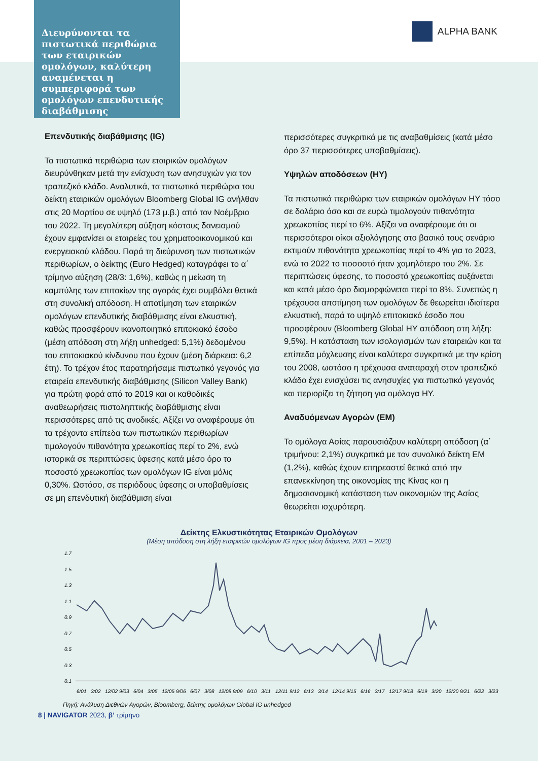Διευρύνονται τα πιστωτικά περιθώρια των εταιρικών ομολόγων, καλύτερη αναμένεται η συμπεριφορά των ομολόγων επενδυτικής διαβάθμισης
ALPHA BANK
Επενδυτικής διαβάθμισης (IG)
Τα πιστωτικά περιθώρια των εταιρικών ομολόγων διευρύνθηκαν μετά την ενίσχυση των ανησυχιών για τον τραπεζικό κλάδο. Αναλυτικά, τα πιστωτικά περιθώρια του δείκτη εταιρικών ομολόγων Bloomberg Global IG ανήλθαν στις 20 Μαρτίου σε υψηλό (173 μ.β.) από τον Νοέμβριο του 2022. Τη μεγαλύτερη αύξηση κόστους δανεισμού έχουν εμφανίσει οι εταιρείες του χρηματοοικονομικού και ενεργειακού κλάδου. Παρά τη διεύρυνση των πιστωτικών περιθωρίων, ο δείκτης (Euro Hedged) καταγράφει το α΄ τρίμηνο αύξηση (28/3: 1,6%), καθώς η μείωση τη καμπύλης των επιτοκίων της αγοράς έχει συμβάλει θετικά στη συνολική απόδοση. Η αποτίμηση των εταιρικών ομολόγων επενδυτικής διαβάθμισης είναι ελκυστική, καθώς προσφέρουν ικανοποιητικό επιτοκιακό έσοδο (μέση απόδοση στη λήξη unhedged: 5,1%) δεδομένου του επιτοκιακού κίνδυνου που έχουν (μέση διάρκεια: 6,2 έτη). Το τρέχον έτος παρατηρήσαμε πιστωτικό γεγονός για εταιρεία επενδυτικής διαβάθμισης (Silicon Valley Bank) για πρώτη φορά από το 2019 και οι καθοδικές αναθεωρήσεις πιστοληπτικής διαβάθμισης είναι περισσότερες από τις ανοδικές. Αξίζει να αναφέρουμε ότι τα τρέχοντα επίπεδα των πιστωτικών περιθωρίων τιμολογούν πιθανότητα χρεωκοπίας περί το 2%, ενώ ιστορικά σε περιπτώσεις ύφεσης κατά μέσο όρο το ποσοστό χρεωκοπίας των ομολόγων IG είναι μόλις 0,30%. Ωστόσο, σε περιόδους ύφεσης οι υποβαθμίσεις σε μη επενδυτική διαβάθμιση είναι
περισσότερες συγκριτικά με τις αναβαθμίσεις (κατά μέσο όρο 37 περισσότερες υποβαθμίσεις).
Υψηλών αποδόσεων (HY)
Τα πιστωτικά περιθώρια των εταιρικών ομολόγων HY τόσο σε δολάριο όσο και σε ευρώ τιμολογούν πιθανότητα χρεωκοπίας περί το 6%. Αξίζει να αναφέρουμε ότι οι περισσότεροι οίκοι αξιολόγησης στο βασικό τους σενάριο εκτιμούν πιθανότητα χρεωκοπίας περί το 4% για το 2023, ενώ το 2022 το ποσοστό ήταν χαμηλότερο του 2%. Σε περιπτώσεις ύφεσης, το ποσοστό χρεωκοπίας αυξάνεται και κατά μέσο όρο διαμορφώνεται περί το 8%. Συνεπώς η τρέχουσα αποτίμηση των ομολόγων δε θεωρείται ιδιαίτερα ελκυστική, παρά το υψηλό επιτοκιακό έσοδο που προσφέρουν (Bloomberg Global HY απόδοση στη λήξη: 9,5%). Η κατάσταση των ισολογισμών των εταιρειών και τα επίπεδα μόχλευσης είναι καλύτερα συγκριτικά με την κρίση του 2008, ωστόσο η τρέχουσα αναταραχή στον τραπεζικό κλάδο έχει ενισχύσει τις ανησυχίες για πιστωτικό γεγονός και περιορίζει τη ζήτηση για ομόλογα HY.
Αναδυόμενων Αγορών (EM)
Το ομόλογα Ασίας παρουσιάζουν καλύτερη απόδοση (α΄ τριμήνου: 2,1%) συγκριτικά με τον συνολικό δείκτη EM (1,2%), καθώς έχουν επηρεαστεί θετικά από την επανεκκίνηση της οικονομίας της Κίνας και η δημοσιονομική κατάσταση των οικονομιών της Ασίας θεωρείται ισχυρότερη.
Δείκτης Ελκυστικότητας Εταιρικών Ομολόγων
(Μέση απόδοση στη λήξη εταιρικών ομολόγων IG προς μέση διάρκεια, 2001 – 2023)
1.7
1.5
1.3
1.1
0.9
0.7
0.5
0.3
0.1
6/01
3/02
12/02
9/03
6/04
3/05
12/05
9/06
6/07
3/08
12/08
9/09
6/10
3/11
12/11
9/12
6/13
3/14
12/14
9/15
6/16
3/17
12/17
9/18
6/19
3/20
12/20
9/21
6/22
3/23
Πηγή: Ανάλυση Διεθνών Αγορών, Bloomberg, δείκτης ομολόγων Global IG unhedged
8 | NAVIGATOR 2023, β’ τρίμηνο